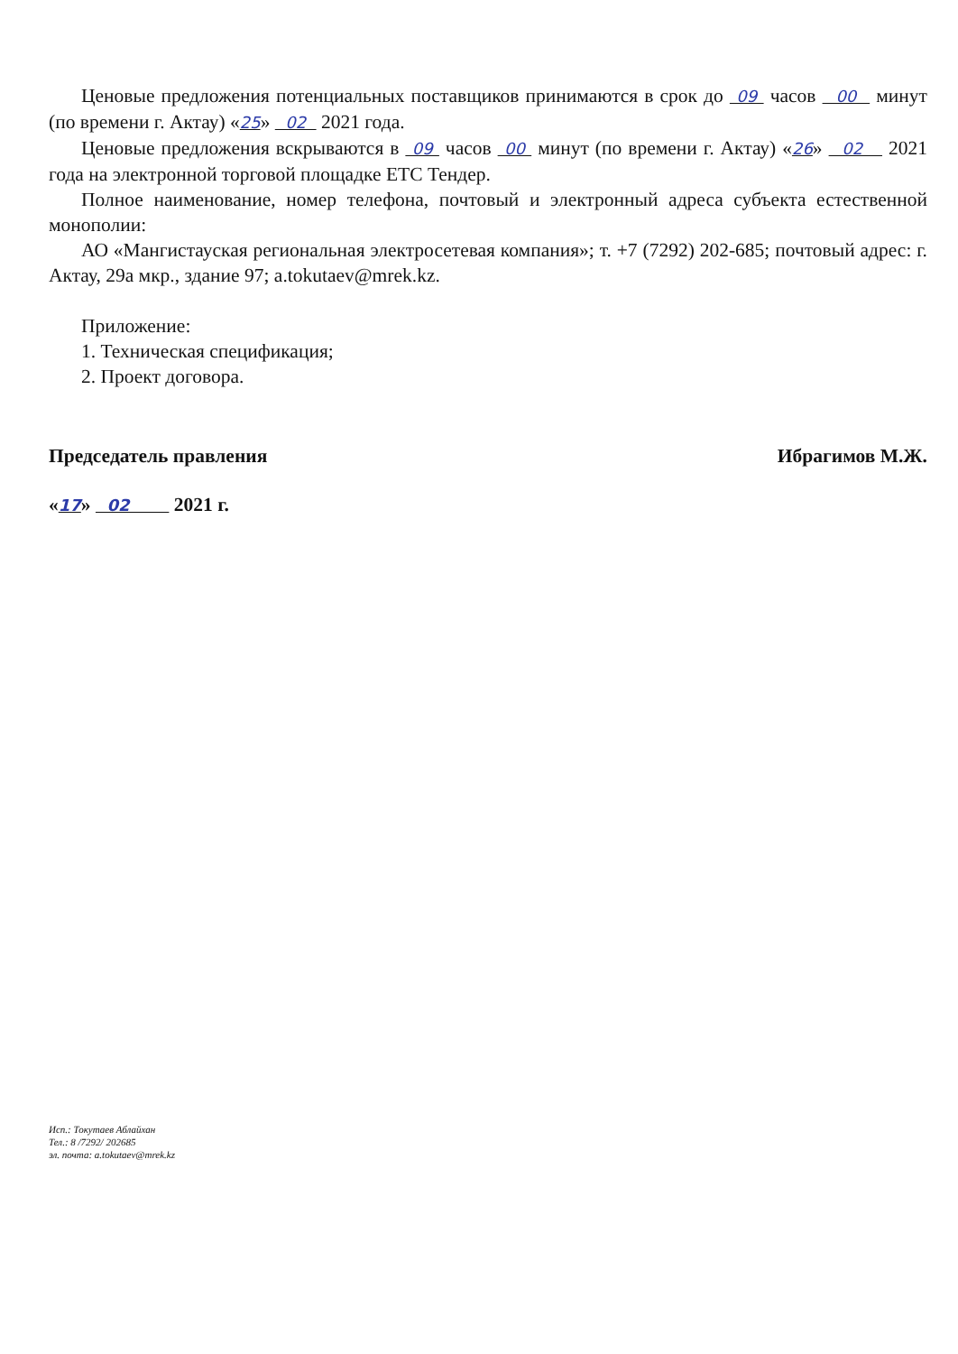Ценовые предложения потенциальных поставщиков принимаются в срок до 09 часов 00 минут (по времени г. Актау) «25» 02 2021 года.
Ценовые предложения вскрываются в 09 часов 00 минут (по времени г. Актау) «26» 02 2021 года на электронной торговой площадке ЕТС Тендер.
Полное наименование, номер телефона, почтовый и электронный адреса субъекта естественной монополии:
АО «Мангистауская региональная электросетевая компания»; т. +7 (7292) 202-685; почтовый адрес: г. Актау, 29а мкр., здание 97; a.tokutaev@mrek.kz.
Приложение:
1. Техническая спецификация;
2. Проект договора.
Председатель правления Ибрагимов М.Ж.
«17» 02 2021 г.
Исп.: Токутаев Аблайхан
Тел.: 8 /7292/ 202685
эл. почта: a.tokutaev@mrek.kz